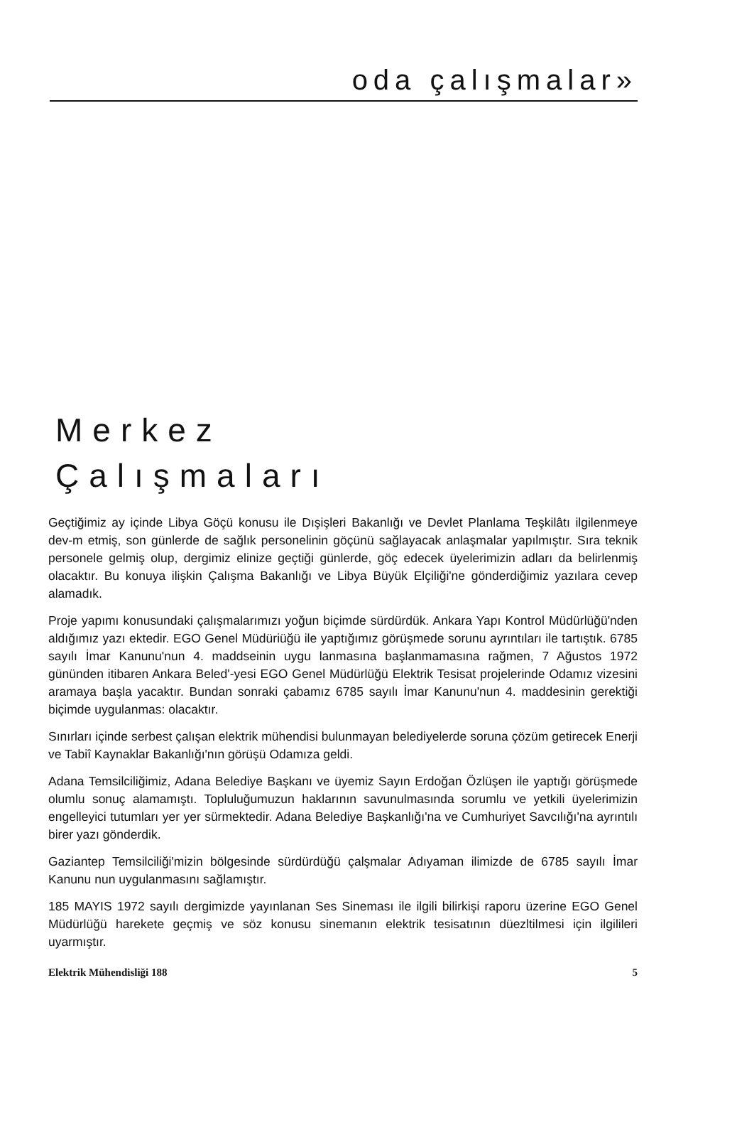oda çalışmalar»
Merkez
Çalışmaları
Geçtiğimiz ay içinde Libya Göçü konusu ile Dışişleri Bakanlığı ve Devlet Planlama Teşkilâtı ilgilenmeye dev-m etmiş, son günlerde de sağlık personelinin göçünü sağlayacak anlaşmalar yapılmıştır. Sıra teknik personele gelmiş olup, dergimiz elinize geçtiği günlerde, göç edecek üyelerimizin adları da belirlenmiş olacaktır. Bu konuya ilişkin Çalışma Bakanlığı ve Libya Büyük Elçiliği'ne gönderdiğimiz yazılara cevep alamadık.
Proje yapımı konusundaki çalışmalarımızı yoğun biçimde sürdürdük. Ankara Yapı Kontrol Müdürlüğü'nden aldığımız yazı ektedir. EGO Genel Müdüriüğü ile yaptığımız görüşmede sorunu ayrıntıları ile tartıştık. 6785 sayılı İmar Kanunu'nun 4. maddseinin uygu lanmasına başlanmamasına rağmen, 7 Ağustos 1972 gününden itibaren Ankara Beled'-yesi EGO Genel Müdürlüğü Elektrik Tesisat projelerinde Odamız vizesini aramaya başla yacaktır. Bundan sonraki çabamız 6785 sayılı İmar Kanunu'nun 4. maddesinin gerektiği biçimde uygulanmas: olacaktır.
Sınırları içinde serbest çalışan elektrik mühendisi bulunmayan belediyelerde soruna çözüm getirecek Enerji ve Tabiî Kaynaklar Bakanlığı'nın görüşü Odamıza geldi.
Adana Temsilciliğimiz, Adana Belediye Başkanı ve üyemiz Sayın Erdoğan Özlüşen ile yaptığı görüşmede olumlu sonuç alamamıştı. Topluluğumuzun haklarının savunulmasında sorumlu ve yetkili üyelerimizin engelleyici tutumları yer yer sürmektedir. Adana Belediye Başkanlığı'na ve Cumhuriyet Savcılığı'na ayrıntılı birer yazı gönderdik.
Gaziantep Temsilciliği'mizin bölgesinde sürdürdüğü çalşmalar Adıyaman ilimizde de 6785 sayılı İmar Kanunu nun uygulanmasını sağlamıştır.
185 MAYIS 1972 sayılı dergimizde yayınlanan Ses Sineması ile ilgili bilirkişi raporu üzerine EGO Genel Müdürlüğü harekete geçmiş ve söz konusu sinemanın elektrik tesisatının düezltilmesi için ilgilileri uyarmıştır.
Elektrik Mühendisliği 188 5